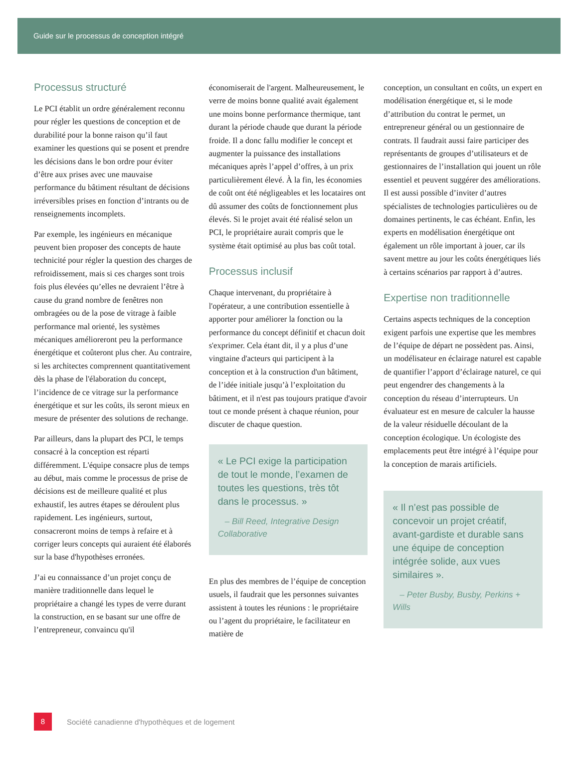Guide sur le processus de conception intégré
Processus structuré
Le PCI établit un ordre généralement reconnu pour régler les questions de conception et de durabilité pour la bonne raison qu’il faut examiner les questions qui se posent et prendre les décisions dans le bon ordre pour éviter d’être aux prises avec une mauvaise performance du bâtiment résultant de décisions irréversibles prises en fonction d’intrants ou de renseignements incomplets.
Par exemple, les ingénieurs en mécanique peuvent bien proposer des concepts de haute technicité pour régler la question des charges de refroidissement, mais si ces charges sont trois fois plus élevées qu’elles ne devraient l’être à cause du grand nombre de fenêtres non ombragées ou de la pose de vitrage à faible performance mal orienté, les systèmes mécaniques amélioreront peu la performance énergétique et coûteront plus cher. Au contraire, si les architectes comprennent quantitativement dès la phase de l'élaboration du concept, l’incidence de ce vitrage sur la performance énergétique et sur les coûts, ils seront mieux en mesure de présenter des solutions de rechange.
Par ailleurs, dans la plupart des PCI, le temps consacré à la conception est réparti différemment. L'équipe consacre plus de temps au début, mais comme le processus de prise de décisions est de meilleure qualité et plus exhaustif, les autres étapes se déroulent plus rapidement. Les ingénieurs, surtout, consacreront moins de temps à refaire et à corriger leurs concepts qui auraient été élaborés sur la base d'hypothèses erronées.
J’ai eu connaissance d’un projet conçu de manière traditionnelle dans lequel le propriétaire a changé les types de verre durant la construction, en se basant sur une offre de l’entrepreneur, convaincu qu'il
économiserait de l'argent. Malheureusement, le verre de moins bonne qualité avait également une moins bonne performance thermique, tant durant la période chaude que durant la période froide. Il a donc fallu modifier le concept et augmenter la puissance des installations mécaniques après l’appel d’offres, à un prix particulièrement élevé. À la fin, les économies de coût ont été négligeables et les locataires ont dû assumer des coûts de fonctionnement plus élevés. Si le projet avait été réalisé selon un PCI, le propriétaire aurait compris que le système était optimisé au plus bas coût total.
Processus inclusif
Chaque intervenant, du propriétaire à l'opérateur, a une contribution essentielle à apporter pour améliorer la fonction ou la performance du concept définitif et chacun doit s'exprimer. Cela étant dit, il y a plus d’une vingtaine d'acteurs qui participent à la conception et à la construction d'un bâtiment, de l’idée initiale jusqu’à l’exploitation du bâtiment, et il n'est pas toujours pratique d'avoir tout ce monde présent à chaque réunion, pour discuter de chaque question.
« Le PCI exige la participation de tout le monde, l’examen de toutes les questions, très tôt dans le processus. »
– Bill Reed, Integrative Design Collaborative
En plus des membres de l’équipe de conception usuels, il faudrait que les personnes suivantes assistent à toutes les réunions : le propriétaire ou l’agent du propriétaire, le facilitateur en matière de
conception, un consultant en coûts, un expert en modélisation énergétique et, si le mode d’attribution du contrat le permet, un entrepreneur général ou un gestionnaire de contrats. Il faudrait aussi faire participer des représentants de groupes d’utilisateurs et de gestionnaires de l’installation qui jouent un rôle essentiel et peuvent suggérer des améliorations. Il est aussi possible d’inviter d’autres spécialistes de technologies particulières ou de domaines pertinents, le cas échéant. Enfin, les experts en modélisation énergétique ont également un rôle important à jouer, car ils savent mettre au jour les coûts énergétiques liés à certains scénarios par rapport à d’autres.
Expertise non traditionnelle
Certains aspects techniques de la conception exigent parfois une expertise que les membres de l’équipe de départ ne possèdent pas. Ainsi, un modélisateur en éclairage naturel est capable de quantifier l’apport d’éclairage naturel, ce qui peut engendrer des changements à la conception du réseau d’interrupteurs. Un évaluateur est en mesure de calculer la hausse de la valeur résiduelle découlant de la conception écologique. Un écologiste des emplacements peut être intégré à l’équipe pour la conception de marais artificiels.
« Il n’est pas possible de concevoir un projet créatif, avant-gardiste et durable sans une équipe de conception intégrée solide, aux vues similaires ».
– Peter Busby, Busby, Perkins + Wills
8
Société canadienne d'hypothèques et de logement